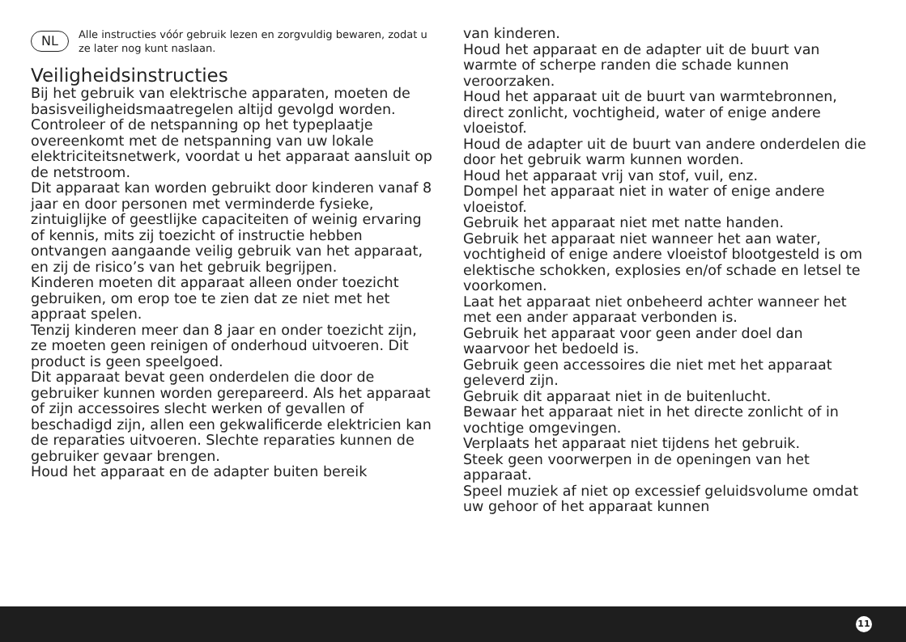NL Alle instructies vóór gebruik lezen en zorgvuldig bewaren, zodat u ze later nog kunt naslaan.
Veiligheidsinstructies
Bij het gebruik van elektrische apparaten, moeten de basisveiligheidsmaatregelen altijd gevolgd worden.
Controleer of de netspanning op het typeplaatje overeenkomt met de netspanning van uw lokale elektriciteitsnetwerk, voordat u het apparaat aansluit op de netstroom.
Dit apparaat kan worden gebruikt door kinderen vanaf 8 jaar en door personen met verminderde fysieke, zintuiglijke of geestlijke capaciteiten of weinig ervaring of kennis, mits zij toezicht of instructie hebben ontvangen aangaande veilig gebruik van het apparaat, en zij de risico’s van het gebruik begrijpen.
Kinderen moeten dit apparaat alleen onder toezicht gebruiken, om erop toe te zien dat ze niet met het appraat spelen.
Tenzij kinderen meer dan 8 jaar en onder toezicht zijn, ze moeten geen reinigen of onderhoud uitvoeren. Dit product is geen speelgoed.
Dit apparaat bevat geen onderdelen die door de gebruiker kunnen worden gerepareerd. Als het apparaat of zijn accessoires slecht werken of gevallen of beschadigd zijn, allen een gekwalificerde elektricien kan de reparaties uitvoeren. Slechte reparaties kunnen de gebruiker gevaar brengen.
Houd het apparaat en de adapter buiten bereik
van kinderen.
Houd het apparaat en de adapter uit de buurt van warmte of scherpe randen die schade kunnen veroorzaken.
Houd het apparaat uit de buurt van warmtebronnen, direct zonlicht, vochtigheid, water of enige andere vloeistof.
Houd de adapter uit de buurt van andere onderdelen die door het gebruik warm kunnen worden.
Houd het apparaat vrij van stof, vuil, enz.
Dompel het apparaat niet in water of enige andere vloeistof.
Gebruik het apparaat niet met natte handen.
Gebruik het apparaat niet wanneer het aan water, vochtigheid of enige andere vloeistof blootgesteld is om elektische schokken, explosies en/of schade en letsel te voorkomen.
Laat het apparaat niet onbeheerd achter wanneer het met een ander apparaat verbonden is.
Gebruik het apparaat voor geen ander doel dan waarvoor het bedoeld is.
Gebruik geen accessoires die niet met het apparaat geleverd zijn.
Gebruik dit apparaat niet in de buitenlucht.
Bewaar het apparaat niet in het directe zonlicht of in vochtige omgevingen.
Verplaats het apparaat niet tijdens het gebruik.
Steek geen voorwerpen in de openingen van het apparaat.
Speel muziek af niet op excessief geluidsvolume omdat uw gehoor of het apparaat kunnen
11